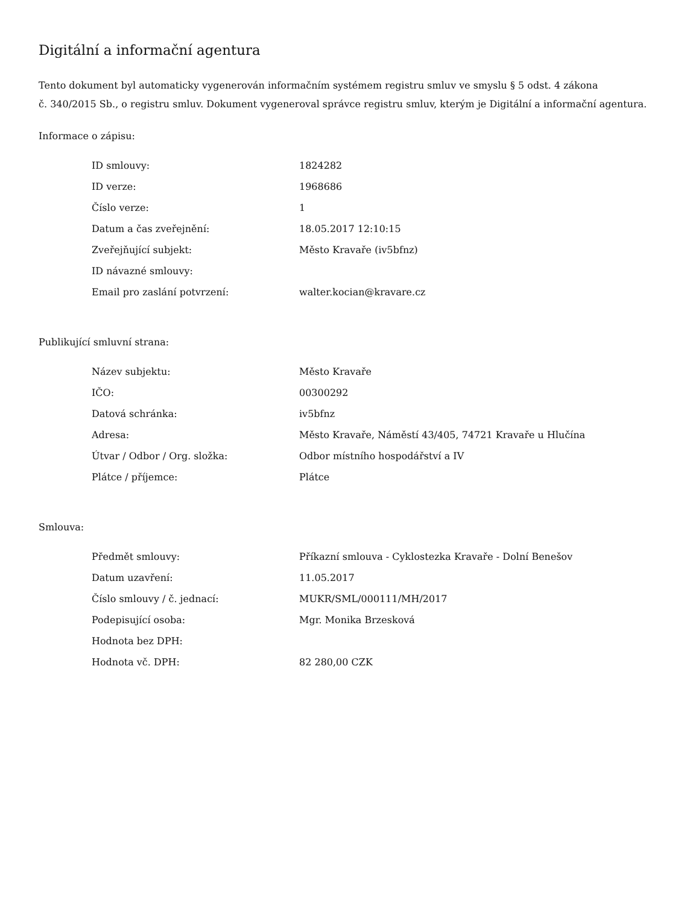Digitální a informační agentura
Tento dokument byl automaticky vygenerován informačním systémem registru smluv ve smyslu § 5 odst. 4 zákona
č. 340/2015 Sb., o registru smluv. Dokument vygeneroval správce registru smluv, kterým je Digitální a informační agentura.
Informace o zápisu:
| ID smlouvy: | 1824282 |
| ID verze: | 1968686 |
| Číslo verze: | 1 |
| Datum a čas zveřejnění: | 18.05.2017 12:10:15 |
| Zveřejňující subjekt: | Město Kravaře (iv5bfnz) |
| ID návazné smlouvy: | |
| Email pro zaslání potvrzení: | walter.kocian@kravare.cz |
Publikující smluvní strana:
| Název subjektu: | Město Kravaře |
| IČO: | 00300292 |
| Datová schránka: | iv5bfnz |
| Adresa: | Město Kravaře, Náměstí 43/405, 74721 Kravaře u Hlučína |
| Útvar / Odbor / Org. složka: | Odbor místního hospodářství a IV |
| Plátce / příjemce: | Plátce |
Smlouva:
| Předmět smlouvy: | Příkazní smlouva - Cyklostezka Kravaře - Dolní Benešov |
| Datum uzavření: | 11.05.2017 |
| Číslo smlouvy / č. jednací: | MUKR/SML/000111/MH/2017 |
| Podepisující osoba: | Mgr. Monika Brzesková |
| Hodnota bez DPH: | |
| Hodnota vč. DPH: | 82 280,00 CZK |